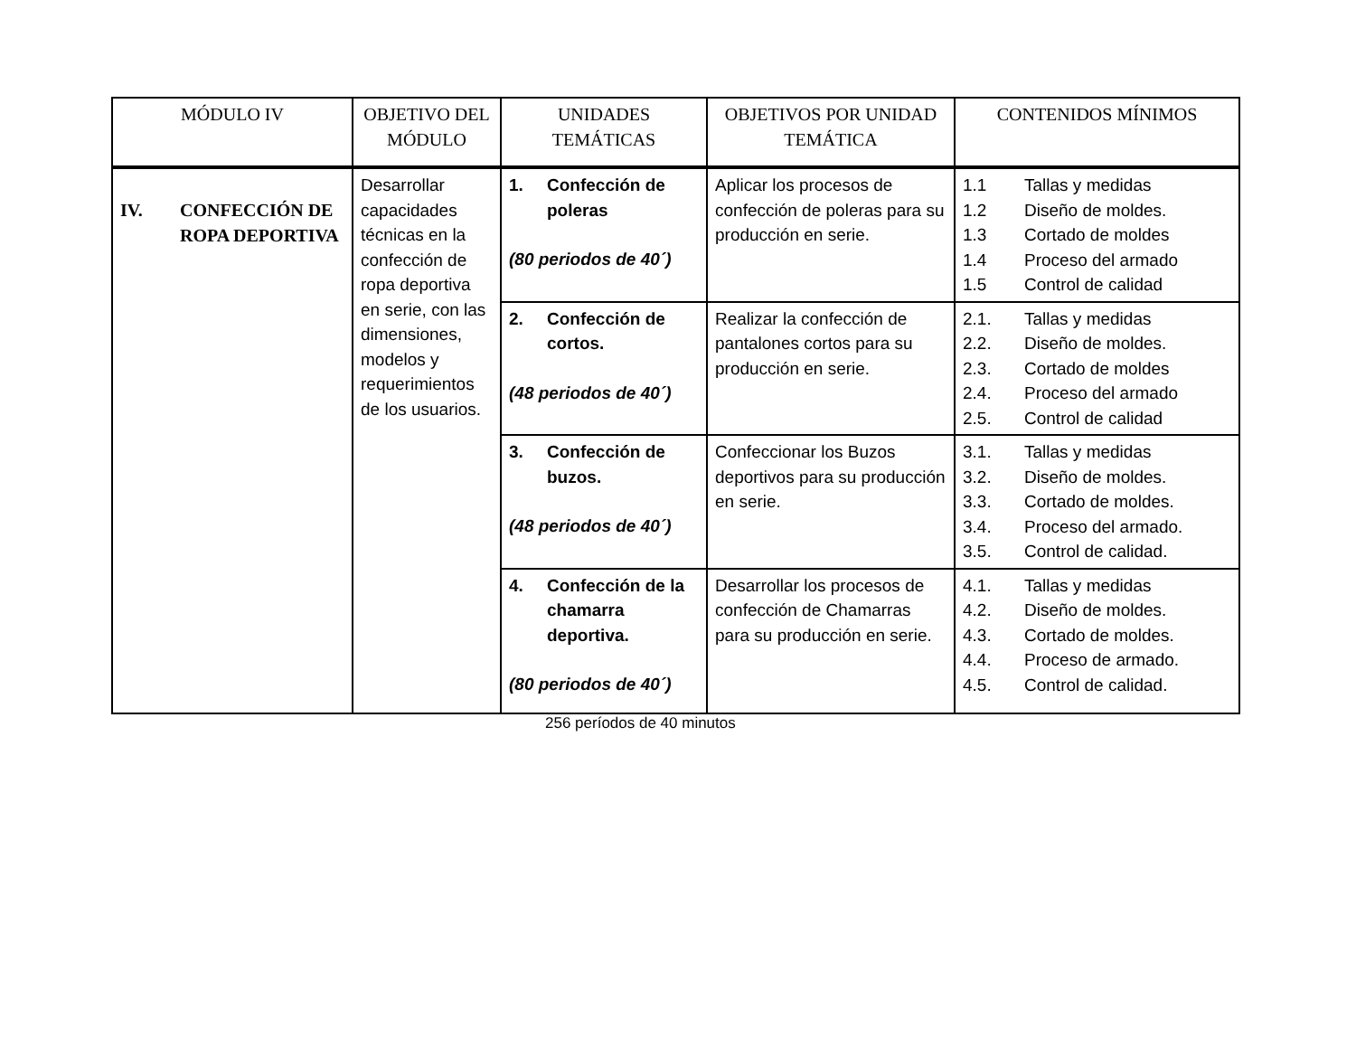| MÓDULO IV | OBJETIVO DEL MÓDULO | UNIDADES TEMÁTICAS | OBJETIVOS POR UNIDAD TEMÁTICA | CONTENIDOS MÍNIMOS |
| --- | --- | --- | --- | --- |
| IV. CONFECCIÓN DE ROPA DEPORTIVA | Desarrollar capacidades técnicas en la confección de ropa deportiva en serie, con las dimensiones, modelos y requerimientos de los usuarios. | 1. Confección de poleras (80 periodos de 40´) | Aplicar los procesos de confección de poleras para su producción en serie. | 1.1 Tallas y medidas 1.2 Diseño de moldes. 1.3 Cortado de moldes 1.4 Proceso del armado 1.5 Control de calidad |
| | | 2. Confección de cortos. (48 periodos de 40´) | Realizar la confección de pantalones cortos para su producción en serie. | 2.1. Tallas y medidas 2.2. Diseño de moldes. 2.3. Cortado de moldes 2.4. Proceso del armado 2.5. Control de calidad |
| | | 3. Confección de buzos. (48 periodos de 40´) | Confeccionar los Buzos deportivos para su producción en serie. | 3.1. Tallas y medidas 3.2. Diseño de moldes. 3.3. Cortado de moldes. 3.4. Proceso del armado. 3.5. Control de calidad. |
| | | 4. Confección de la chamarra deportiva. (80 periodos de 40´) | Desarrollar los procesos de confección de Chamarras para su producción en serie. | 4.1. Tallas y medidas 4.2. Diseño de moldes. 4.3. Cortado de moldes. 4.4. Proceso de armado. 4.5. Control de calidad. |
256 períodos de 40 minutos